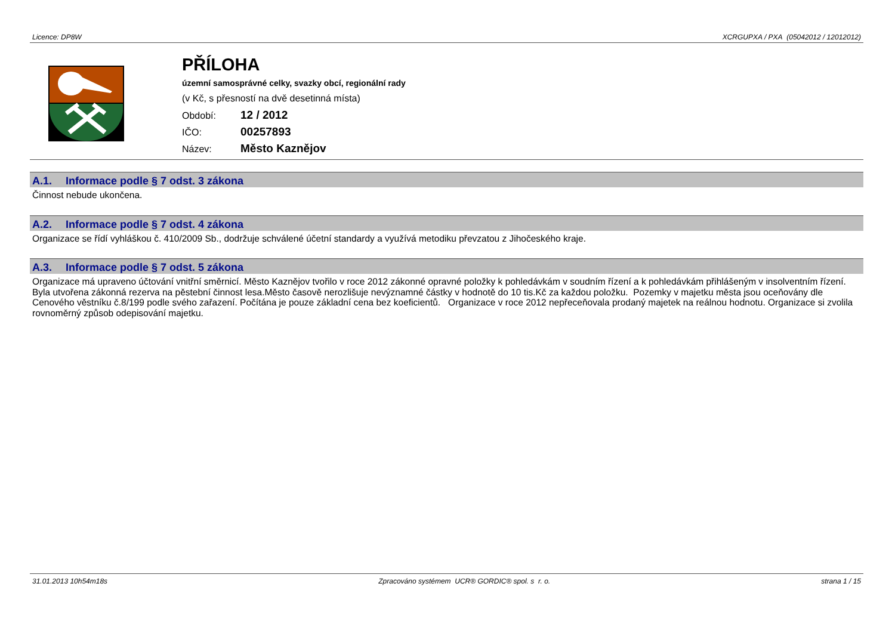Licence: DP8W XCRGUPXA / PXA (05042012 / 12012012)
PŘÍLOHA
územní samosprávné celky, svazky obcí, regionální rady
(v Kč, s přesností na dvě desetinná místa)
Období: 12 / 2012
IČO: 00257893
Název: Město Kaznějov
A.1. Informace podle § 7 odst. 3 zákona
Činnost nebude ukončena.
A.2. Informace podle § 7 odst. 4 zákona
Organizace se řídí vyhláškou č. 410/2009 Sb., dodržuje schválené účetní standardy a využívá metodiku převzatou z Jihočeského kraje.
A.3. Informace podle § 7 odst. 5 zákona
Organizace má upraveno účtování vnitřní směrnicí. Město Kaznějov tvořilo v roce 2012 zákonné opravné položky k pohledávkám v soudním řízení a k pohledávkám přihlášeným v insolventním řízení. Byla utvořena zákonná rezerva na pěstební činnost lesa.Město časově nerozlišuje nevýznamné částky v hodnotě do 10 tis.Kč za každou položku. Pozemky v majetku města jsou oceňovány dle Cenového věstníku č.8/199 podle svého zařazení. Počítána je pouze základní cena bez koeficientů. Organizace v roce 2012 nepřeceňovala prodaný majetek na reálnou hodnotu. Organizace si zvolila rovnoměrný způsob odepisování majetku.
31.01.2013 10h54m18s Zpracováno systémem UCR® GORDIC® spol. s r. o. strana 1 / 15